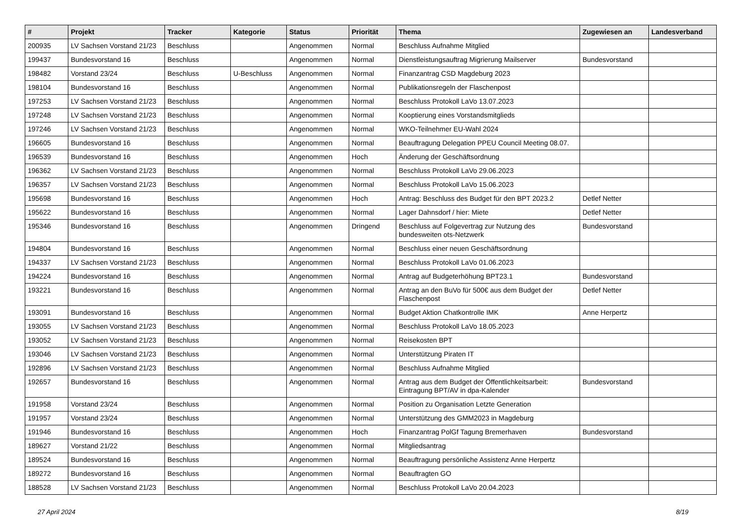| # | Projekt | Tracker | Kategorie | Status | Priorität | Thema | Zugewiesen an | Landesverband |
| --- | --- | --- | --- | --- | --- | --- | --- | --- |
| 200935 | LV Sachsen Vorstand 21/23 | Beschluss | | Angenommen | Normal | Beschluss Aufnahme Mitglied | | |
| 199437 | Bundesvorstand 16 | Beschluss | | Angenommen | Normal | Dienstleistungsauftrag Migrierung Mailserver | Bundesvorstand | |
| 198482 | Vorstand 23/24 | Beschluss | U-Beschluss | Angenommen | Normal | Finanzantrag CSD Magdeburg 2023 | | |
| 198104 | Bundesvorstand 16 | Beschluss | | Angenommen | Normal | Publikationsregeln der Flaschenpost | | |
| 197253 | LV Sachsen Vorstand 21/23 | Beschluss | | Angenommen | Normal | Beschluss Protokoll LaVo 13.07.2023 | | |
| 197248 | LV Sachsen Vorstand 21/23 | Beschluss | | Angenommen | Normal | Kooptierung eines Vorstandsmitglieds | | |
| 197246 | LV Sachsen Vorstand 21/23 | Beschluss | | Angenommen | Normal | WKO-Teilnehmer EU-Wahl 2024 | | |
| 196605 | Bundesvorstand 16 | Beschluss | | Angenommen | Normal | Beauftragung Delegation PPEU Council Meeting 08.07. | | |
| 196539 | Bundesvorstand 16 | Beschluss | | Angenommen | Hoch | Änderung der Geschäftsordnung | | |
| 196362 | LV Sachsen Vorstand 21/23 | Beschluss | | Angenommen | Normal | Beschluss Protokoll LaVo 29.06.2023 | | |
| 196357 | LV Sachsen Vorstand 21/23 | Beschluss | | Angenommen | Normal | Beschluss Protokoll LaVo 15.06.2023 | | |
| 195698 | Bundesvorstand 16 | Beschluss | | Angenommen | Hoch | Antrag: Beschluss des Budget für den BPT 2023.2 | Detlef Netter | |
| 195622 | Bundesvorstand 16 | Beschluss | | Angenommen | Normal | Lager Dahnsdorf / hier: Miete | Detlef Netter | |
| 195346 | Bundesvorstand 16 | Beschluss | | Angenommen | Dringend | Beschluss auf Folgevertrag zur Nutzung des bundesweiten ots-Netzwerk | Bundesvorstand | |
| 194804 | Bundesvorstand 16 | Beschluss | | Angenommen | Normal | Beschluss einer neuen Geschäftsordnung | | |
| 194337 | LV Sachsen Vorstand 21/23 | Beschluss | | Angenommen | Normal | Beschluss Protokoll LaVo 01.06.2023 | | |
| 194224 | Bundesvorstand 16 | Beschluss | | Angenommen | Normal | Antrag auf Budgeterhöhung BPT23.1 | Bundesvorstand | |
| 193221 | Bundesvorstand 16 | Beschluss | | Angenommen | Normal | Antrag an den BuVo für 500€ aus dem Budget der Flaschenpost | Detlef Netter | |
| 193091 | Bundesvorstand 16 | Beschluss | | Angenommen | Normal | Budget Aktion Chatkontrolle IMK | Anne Herpertz | |
| 193055 | LV Sachsen Vorstand 21/23 | Beschluss | | Angenommen | Normal | Beschluss Protokoll LaVo 18.05.2023 | | |
| 193052 | LV Sachsen Vorstand 21/23 | Beschluss | | Angenommen | Normal | Reisekosten BPT | | |
| 193046 | LV Sachsen Vorstand 21/23 | Beschluss | | Angenommen | Normal | Unterstützung Piraten IT | | |
| 192896 | LV Sachsen Vorstand 21/23 | Beschluss | | Angenommen | Normal | Beschluss Aufnahme Mitglied | | |
| 192657 | Bundesvorstand 16 | Beschluss | | Angenommen | Normal | Antrag aus dem Budget der Öffentlichkeitsarbeit: Eintragung BPT/AV in dpa-Kalender | Bundesvorstand | |
| 191958 | Vorstand 23/24 | Beschluss | | Angenommen | Normal | Position zu Organisation Letzte Generation | | |
| 191957 | Vorstand 23/24 | Beschluss | | Angenommen | Normal | Unterstützung des GMM2023 in Magdeburg | | |
| 191946 | Bundesvorstand 16 | Beschluss | | Angenommen | Hoch | Finanzantrag PolGf Tagung Bremerhaven | Bundesvorstand | |
| 189627 | Vorstand 21/22 | Beschluss | | Angenommen | Normal | Mitgliedsantrag | | |
| 189524 | Bundesvorstand 16 | Beschluss | | Angenommen | Normal | Beauftragung persönliche Assistenz Anne Herpertz | | |
| 189272 | Bundesvorstand 16 | Beschluss | | Angenommen | Normal | Beauftragten GO | | |
| 188528 | LV Sachsen Vorstand 21/23 | Beschluss | | Angenommen | Normal | Beschluss Protokoll LaVo 20.04.2023 | | |
27 April 2024 8/19